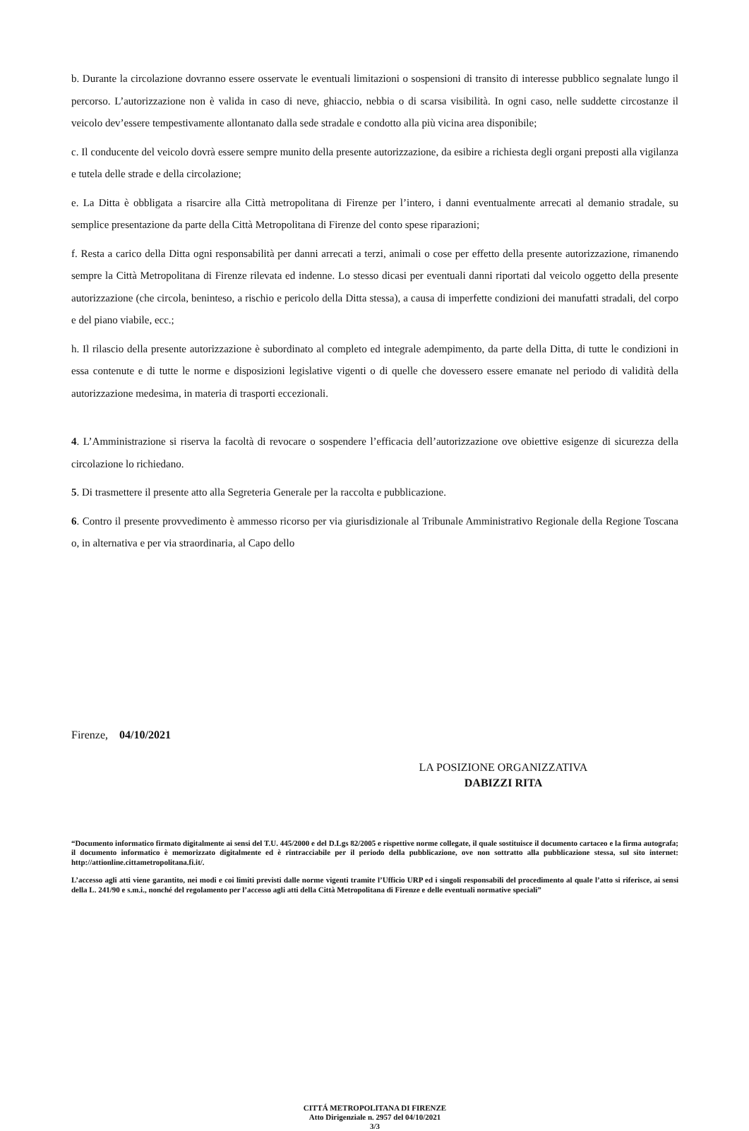b. Durante la circolazione dovranno essere osservate le eventuali limitazioni o sospensioni di transito di interesse pubblico segnalate lungo il percorso. L’autorizzazione non è valida in caso di neve, ghiaccio, nebbia o di scarsa visibilità. In ogni caso, nelle suddette circostanze il veicolo dev’essere tempestivamente allontanato dalla sede stradale e condotto alla più vicina area disponibile;
c. Il conducente del veicolo dovrà essere sempre munito della presente autorizzazione, da esibire a richiesta degli organi preposti alla vigilanza e tutela delle strade e della circolazione;
e. La Ditta è obbligata a risarcire alla Città metropolitana di Firenze per l’intero, i danni eventualmente arrecati al demanio stradale, su semplice presentazione da parte della Città Metropolitana di Firenze del conto spese riparazioni;
f. Resta a carico della Ditta ogni responsabilità per danni arrecati a terzi, animali o cose per effetto della presente autorizzazione, rimanendo sempre la Città Metropolitana di Firenze rilevata ed indenne. Lo stesso dicasi per eventuali danni riportati dal veicolo oggetto della presente autorizzazione (che circola, beninteso, a rischio e pericolo della Ditta stessa), a causa di imperfette condizioni dei manufatti stradali, del corpo e del piano viabile, ecc.;
h. Il rilascio della presente autorizzazione è subordinato al completo ed integrale adempimento, da parte della Ditta, di tutte le condizioni in essa contenute e di tutte le norme e disposizioni legislative vigenti o di quelle che dovessero essere emanate nel periodo di validità della autorizzazione medesima, in materia di trasporti eccezionali.
4. L’Amministrazione si riserva la facoltà di revocare o sospendere l’efficacia dell’autorizzazione ove obiettive esigenze di sicurezza della circolazione lo richiedano.
5. Di trasmettere il presente atto alla Segreteria Generale per la raccolta e pubblicazione.
6. Contro il presente provvedimento è ammesso ricorso per via giurisdizionale al Tribunale Amministrativo Regionale della Regione Toscana o, in alternativa e per via straordinaria, al Capo dello
Firenze, 04/10/2021
LA POSIZIONE ORGANIZZATIVA
DABIZZI RITA
“Documento informatico firmato digitalmente ai sensi del T.U. 445/2000 e del D.Lgs 82/2005 e rispettive norme collegate, il quale sostituisce il documento cartaceo e la firma autografa; il documento informatico è memorizzato digitalmente ed è rintracciabile per il periodo della pubblicazione, ove non sottratto alla pubblicazione stessa, sul sito internet: http://attionline.cittametropolitana.fi.it/.
L’accesso agli atti viene garantito, nei modi e coi limiti previsti dalle norme vigenti tramite l’Ufficio URP ed i singoli responsabili del procedimento al quale l’atto si riferisce, ai sensi della L. 241/90 e s.m.i., nonché del regolamento per l’accesso agli atti della Città Metropolitana di Firenze e delle eventuali normative speciali”
CITTÁ METROPOLITANA DI FIRENZE
Atto Dirigenziale n. 2957 del 04/10/2021
3/3